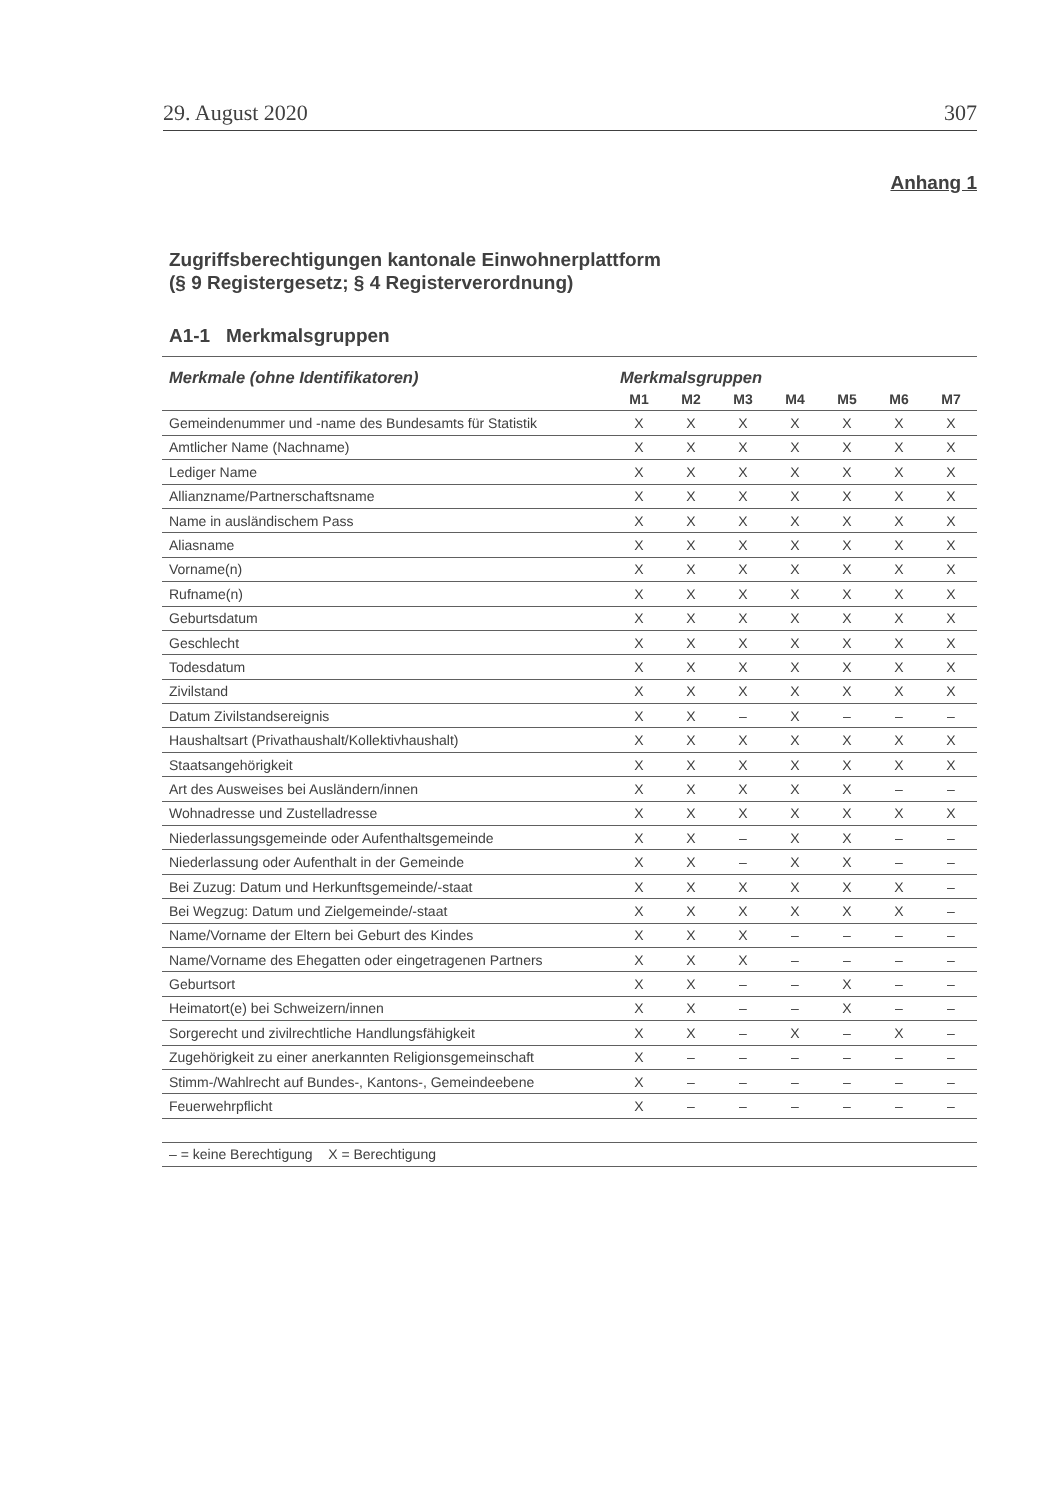29. August 2020 307
Anhang 1
Zugriffsberechtigungen kantonale Einwohnerplattform
(§ 9 Registergesetz; § 4 Registerverordnung)
A1-1 Merkmalsgruppen
| Merkmale (ohne Identifikatoren) | Merkmalsgruppen | | | | | | |
| --- | --- | --- | --- | --- | --- | --- | --- |
| | M1 | M2 | M3 | M4 | M5 | M6 | M7 |
| Gemeindenummer und -name des Bundesamts für Statistik | X | X | X | X | X | X | X |
| Amtlicher Name (Nachname) | X | X | X | X | X | X | X |
| Lediger Name | X | X | X | X | X | X | X |
| Allianzname/Partnerschaftsname | X | X | X | X | X | X | X |
| Name in ausländischem Pass | X | X | X | X | X | X | X |
| Aliasname | X | X | X | X | X | X | X |
| Vorname(n) | X | X | X | X | X | X | X |
| Rufname(n) | X | X | X | X | X | X | X |
| Geburtsdatum | X | X | X | X | X | X | X |
| Geschlecht | X | X | X | X | X | X | X |
| Todesdatum | X | X | X | X | X | X | X |
| Zivilstand | X | X | X | X | X | X | X |
| Datum Zivilstandsereignis | X | X | – | X | – | – | – |
| Haushaltsart (Privathaushalt/Kollektivhaushalt) | X | X | X | X | X | X | X |
| Staatsangehörigkeit | X | X | X | X | X | X | X |
| Art des Ausweises bei Ausländern/innen | X | X | X | X | X | – | – |
| Wohnadresse und Zustelladresse | X | X | X | X | X | X | X |
| Niederlassungsgemeinde oder Aufenthaltsgemeinde | X | X | – | X | X | – | – |
| Niederlassung oder Aufenthalt in der Gemeinde | X | X | – | X | X | – | – |
| Bei Zuzug: Datum und Herkunftsgemeinde/-staat | X | X | X | X | X | X | – |
| Bei Wegzug: Datum und Zielgemeinde/-staat | X | X | X | X | X | X | – |
| Name/Vorname der Eltern bei Geburt des Kindes | X | X | X | – | – | – | – |
| Name/Vorname des Ehegatten oder eingetragenen Partners | X | X | X | – | – | – | – |
| Geburtsort | X | X | – | – | X | – | – |
| Heimatort(e) bei Schweizern/innen | X | X | – | – | X | – | – |
| Sorgerecht und zivilrechtliche Handlungsfähigkeit | X | X | – | X | – | X | – |
| Zugehörigkeit zu einer anerkannten Religionsgemeinschaft | X | – | – | – | – | – | – |
| Stimm-/Wahlrecht auf Bundes-, Kantons-, Gemeindeebene | X | – | – | – | – | – | – |
| Feuerwehrpflicht | X | – | – | – | – | – | – |
| – = keine Berechtigung X = Berechtigung | | | | | | | |